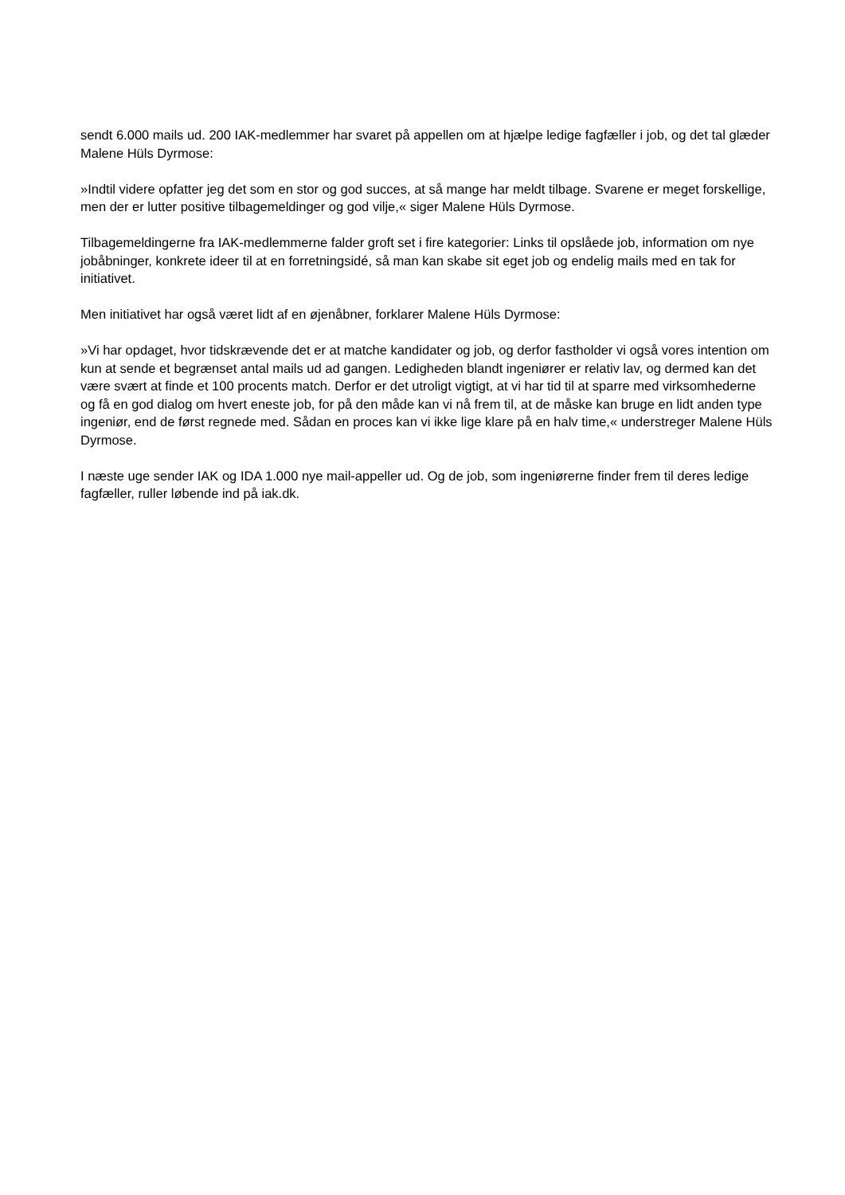sendt 6.000 mails ud. 200 IAK-medlemmer har svaret på appellen om at hjælpe ledige fagfæller i job, og det tal glæder Malene Hüls Dyrmose:
»Indtil videre opfatter jeg det som en stor og god succes, at så mange har meldt tilbage. Svarene er meget forskellige, men der er lutter positive tilbagemeldinger og god vilje,« siger Malene Hüls Dyrmose.
Tilbagemeldingerne fra IAK-medlemmerne falder groft set i fire kategorier: Links til opslåede job, information om nye jobåbninger, konkrete ideer til at en forretningsidé, så man kan skabe sit eget job og endelig mails med en tak for initiativet.
Men initiativet har også været lidt af en øjenåbner, forklarer Malene Hüls Dyrmose:
»Vi har opdaget, hvor tidskrævende det er at matche kandidater og job, og derfor fastholder vi også vores intention om kun at sende et begrænset antal mails ud ad gangen. Ledigheden blandt ingeniører er relativ lav, og dermed kan det være svært at finde et 100 procents match. Derfor er det utroligt vigtigt, at vi har tid til at sparre med virksomhederne og få en god dialog om hvert eneste job, for på den måde kan vi nå frem til, at de måske kan bruge en lidt anden type ingeniør, end de først regnede med. Sådan en proces kan vi ikke lige klare på en halv time,« understreger Malene Hüls Dyrmose.
I næste uge sender IAK og IDA 1.000 nye mail-appeller ud. Og de job, som ingeniørerne finder frem til deres ledige fagfæller, ruller løbende ind på iak.dk.